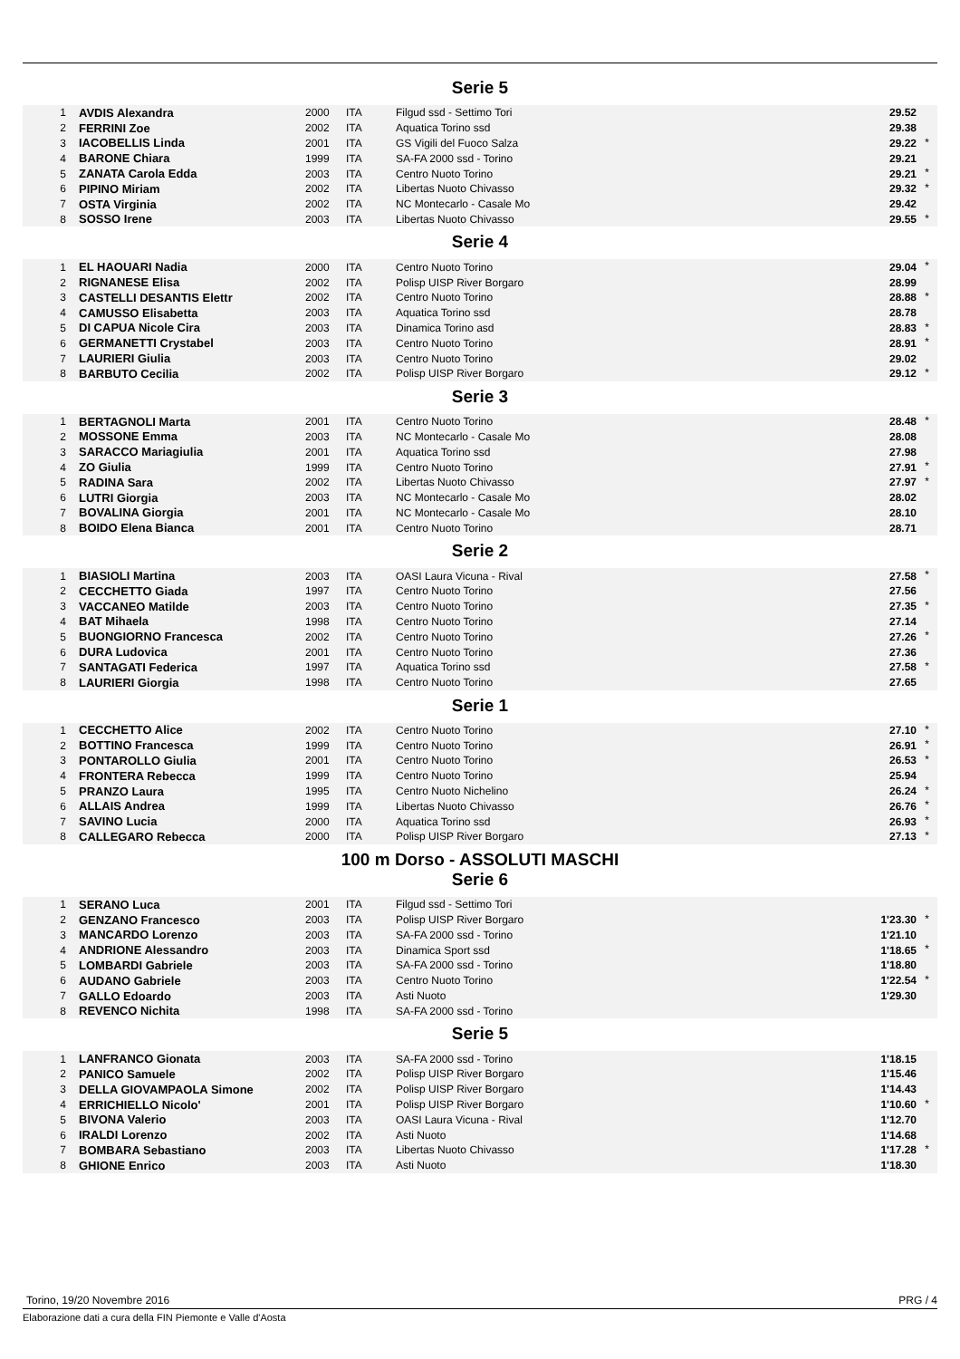Serie 5
| 1 | AVDIS Alexandra | 2000 | ITA | Filgud ssd - Settimo Tori | 29.52 | |
| 2 | FERRINI Zoe | 2002 | ITA | Aquatica Torino ssd | 29.38 | |
| 3 | IACOBELLIS Linda | 2001 | ITA | GS Vigili del Fuoco Salza | 29.22 | * |
| 4 | BARONE Chiara | 1999 | ITA | SA-FA 2000 ssd - Torino | 29.21 | |
| 5 | ZANATA Carola Edda | 2003 | ITA | Centro Nuoto Torino | 29.21 | * |
| 6 | PIPINO Miriam | 2002 | ITA | Libertas Nuoto Chivasso | 29.32 | * |
| 7 | OSTA Virginia | 2002 | ITA | NC Montecarlo - Casale Mo | 29.42 | |
| 8 | SOSSO Irene | 2003 | ITA | Libertas Nuoto Chivasso | 29.55 | * |
Serie 4
| 1 | EL HAOUARI Nadia | 2000 | ITA | Centro Nuoto Torino | 29.04 | * |
| 2 | RIGNANESE Elisa | 2002 | ITA | Polisp UISP River Borgaro | 28.99 | |
| 3 | CASTELLI DESANTIS Elettr | 2002 | ITA | Centro Nuoto Torino | 28.88 | * |
| 4 | CAMUSSO Elisabetta | 2003 | ITA | Aquatica Torino ssd | 28.78 | |
| 5 | DI CAPUA Nicole Cira | 2003 | ITA | Dinamica Torino asd | 28.83 | * |
| 6 | GERMANETTI Crystabel | 2003 | ITA | Centro Nuoto Torino | 28.91 | * |
| 7 | LAURIERI Giulia | 2003 | ITA | Centro Nuoto Torino | 29.02 | |
| 8 | BARBUTO Cecilia | 2002 | ITA | Polisp UISP River Borgaro | 29.12 | * |
Serie 3
| 1 | BERTAGNOLI Marta | 2001 | ITA | Centro Nuoto Torino | 28.48 | * |
| 2 | MOSSONE Emma | 2003 | ITA | NC Montecarlo - Casale Mo | 28.08 | |
| 3 | SARACCO Mariagiulia | 2001 | ITA | Aquatica Torino ssd | 27.98 | |
| 4 | ZO Giulia | 1999 | ITA | Centro Nuoto Torino | 27.91 | * |
| 5 | RADINA Sara | 2002 | ITA | Libertas Nuoto Chivasso | 27.97 | * |
| 6 | LUTRI Giorgia | 2003 | ITA | NC Montecarlo - Casale Mo | 28.02 | |
| 7 | BOVALINA Giorgia | 2001 | ITA | NC Montecarlo - Casale Mo | 28.10 | |
| 8 | BOIDO Elena Bianca | 2001 | ITA | Centro Nuoto Torino | 28.71 | |
Serie 2
| 1 | BIASIOLI Martina | 2003 | ITA | OASI Laura Vicuna - Rival | 27.58 | * |
| 2 | CECCHETTO Giada | 1997 | ITA | Centro Nuoto Torino | 27.56 | |
| 3 | VACCANEO Matilde | 2003 | ITA | Centro Nuoto Torino | 27.35 | * |
| 4 | BAT Mihaela | 1998 | ITA | Centro Nuoto Torino | 27.14 | |
| 5 | BUONGIORNO Francesca | 2002 | ITA | Centro Nuoto Torino | 27.26 | * |
| 6 | DURA Ludovica | 2001 | ITA | Centro Nuoto Torino | 27.36 | |
| 7 | SANTAGATI Federica | 1997 | ITA | Aquatica Torino ssd | 27.58 | * |
| 8 | LAURIERI Giorgia | 1998 | ITA | Centro Nuoto Torino | 27.65 | |
Serie 1
| 1 | CECCHETTO Alice | 2002 | ITA | Centro Nuoto Torino | 27.10 | * |
| 2 | BOTTINO Francesca | 1999 | ITA | Centro Nuoto Torino | 26.91 | * |
| 3 | PONTAROLLO Giulia | 2001 | ITA | Centro Nuoto Torino | 26.53 | * |
| 4 | FRONTERA Rebecca | 1999 | ITA | Centro Nuoto Torino | 25.94 | |
| 5 | PRANZO Laura | 1995 | ITA | Centro Nuoto Nichelino | 26.24 | * |
| 6 | ALLAIS Andrea | 1999 | ITA | Libertas Nuoto Chivasso | 26.76 | * |
| 7 | SAVINO Lucia | 2000 | ITA | Aquatica Torino ssd | 26.93 | * |
| 8 | CALLEGARO Rebecca | 2000 | ITA | Polisp UISP River Borgaro | 27.13 | * |
100 m Dorso - ASSOLUTI MASCHI
Serie 6
| 1 | SERANO Luca | 2001 | ITA | Filgud ssd - Settimo Tori | | |
| 2 | GENZANO Francesco | 2003 | ITA | Polisp UISP River Borgaro | 1'23.30 | * |
| 3 | MANCARDO Lorenzo | 2003 | ITA | SA-FA 2000 ssd - Torino | 1'21.10 | |
| 4 | ANDRIONE Alessandro | 2003 | ITA | Dinamica Sport ssd | 1'18.65 | * |
| 5 | LOMBARDI Gabriele | 2003 | ITA | SA-FA 2000 ssd - Torino | 1'18.80 | |
| 6 | AUDANO Gabriele | 2003 | ITA | Centro Nuoto Torino | 1'22.54 | * |
| 7 | GALLO Edoardo | 2003 | ITA | Asti Nuoto | 1'29.30 | |
| 8 | REVENCO Nichita | 1998 | ITA | SA-FA 2000 ssd - Torino | | |
Serie 5
| 1 | LANFRANCO Gionata | 2003 | ITA | SA-FA 2000 ssd - Torino | 1'18.15 | |
| 2 | PANICO Samuele | 2002 | ITA | Polisp UISP River Borgaro | 1'15.46 | |
| 3 | DELLA GIOVAMPAOLA Simone | 2002 | ITA | Polisp UISP River Borgaro | 1'14.43 | |
| 4 | ERRICHIELLO Nicolo' | 2001 | ITA | Polisp UISP River Borgaro | 1'10.60 | * |
| 5 | BIVONA Valerio | 2003 | ITA | OASI Laura Vicuna - Rival | 1'12.70 | |
| 6 | IRALDI Lorenzo | 2002 | ITA | Asti Nuoto | 1'14.68 | |
| 7 | BOMBARA Sebastiano | 2003 | ITA | Libertas Nuoto Chivasso | 1'17.28 | * |
| 8 | GHIONE Enrico | 2003 | ITA | Asti Nuoto | 1'18.30 | |
Torino, 19/20 Novembre 2016 PRG / 4
Elaborazione dati a cura della FIN Piemonte e Valle d'Aosta